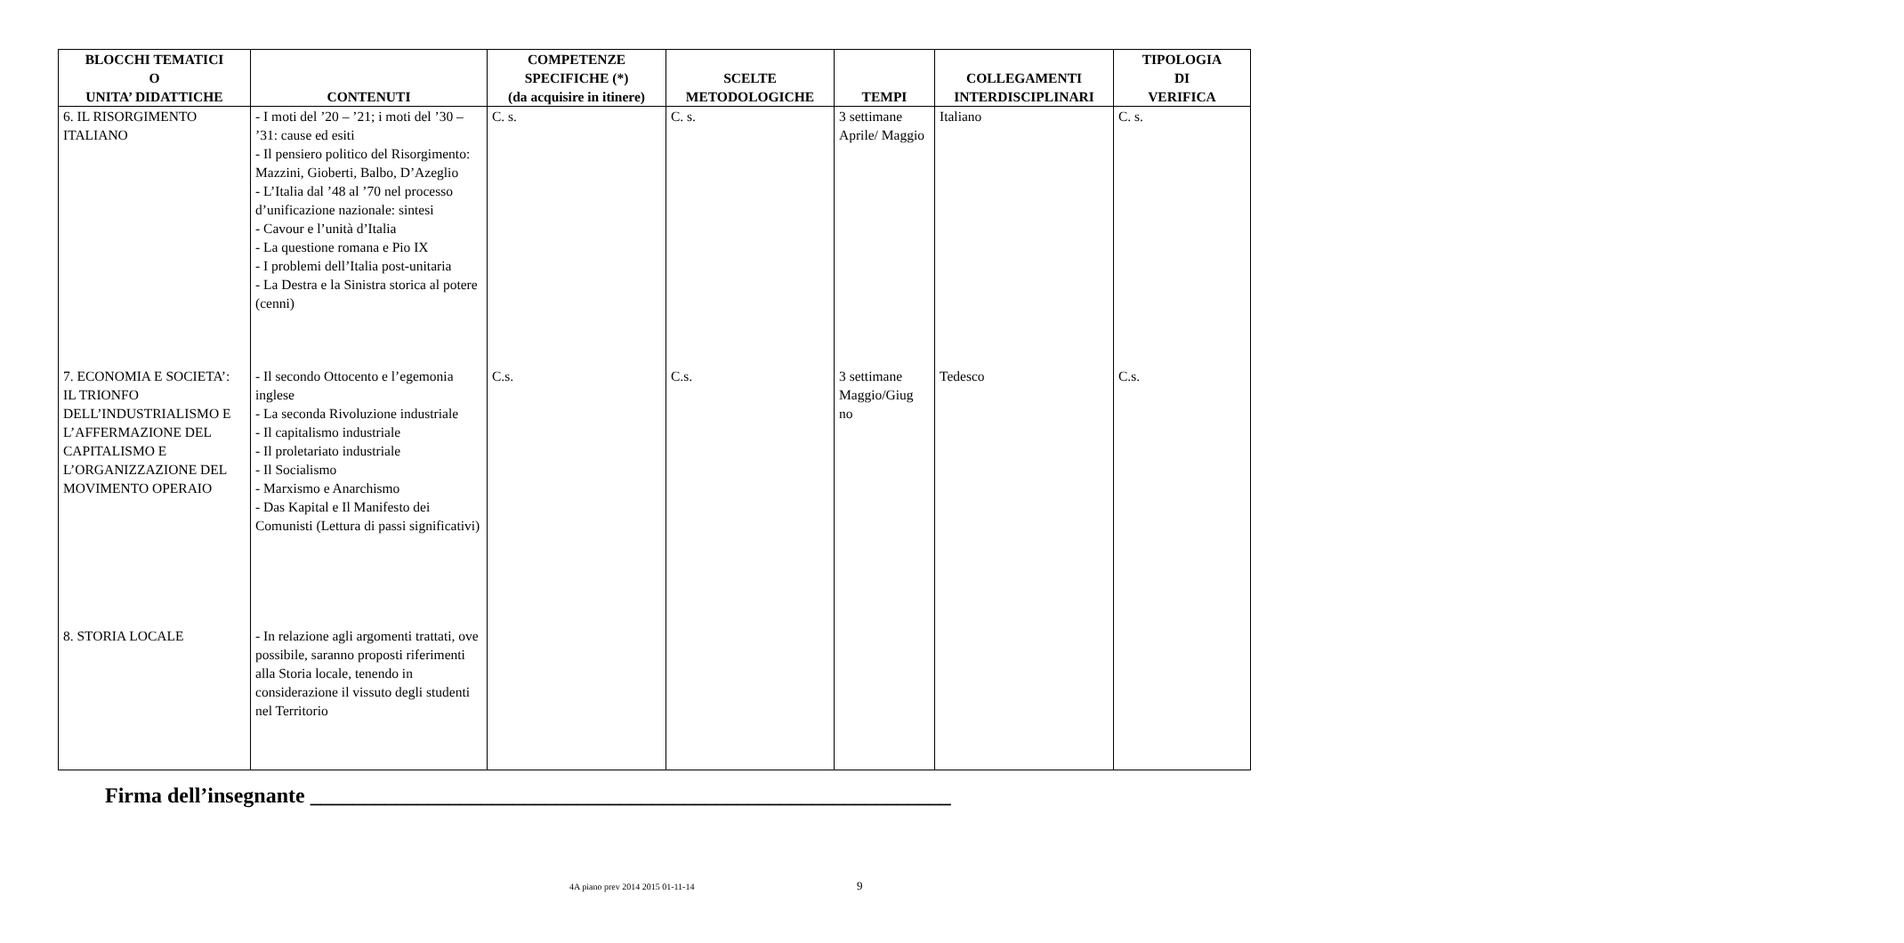| BLOCCHI TEMATICI O UNITA’ DIDATTICHE | CONTENUTI | COMPETENZE SPECIFICHE (*) (da acquisire in itinere) | SCELTE METODOLOGICHE | TEMPI | COLLEGAMENTI INTERDISCIPLINARI | TIPOLOGIA DI VERIFICA |
| --- | --- | --- | --- | --- | --- | --- |
| 6. IL RISORGIMENTO ITALIANO | - I moti del ’20 – ’21; i moti del ’30 – ’31: cause ed esiti - Il pensiero politico del Risorgimento: Mazzini, Gioberti, Balbo, D’Azeglio - L’Italia dal ’48 al ’70 nel processo d’unificazione nazionale: sintesi - Cavour e l’unità d’Italia - La questione romana e Pio IX - I problemi dell’Italia post-unitaria - La Destra e la Sinistra storica al potere (cenni) | C. s. | C. s. | 3 settimane Aprile/ Maggio | Italiano | C. s. |
| 7. ECONOMIA E SOCIETA’: IL TRIONFO DELL’INDUSTRIALISMO E L’AFFERMAZIONE DEL CAPITALISMO E L’ORGANIZZAZIONE DEL MOVIMENTO OPERAIO | - Il secondo Ottocento e l’egemonia inglese - La seconda Rivoluzione industriale - Il capitalismo industriale - Il proletariato industriale - Il Socialismo - Marxismo e Anarchismo - Das Kapital e Il Manifesto dei Comunisti (Lettura di passi significativi) | C.s. | C.s. | 3 settimane Maggio/Giug no | Tedesco | C.s. |
| 8. STORIA LOCALE | - In relazione agli argomenti trattati, ove possibile, saranno proposti riferimenti alla Storia locale, tenendo in considerazione il vissuto degli studenti nel Territorio | | | | | |
Firma dell’insegnante ____________________________________________________________
4A piano prev 2014 2015 01-11-14 9